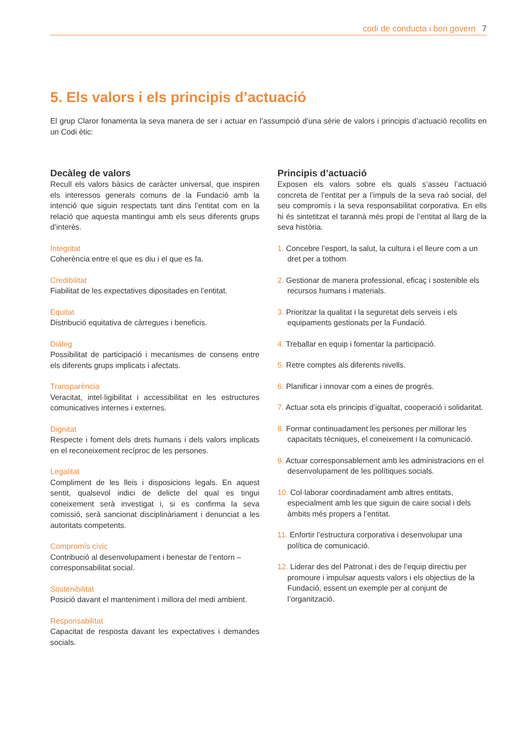codi de conducta i bon govern 7
5. Els valors i els principis d’actuació
El grup Claror fonamenta la seva manera de ser i actuar en l’assumpció d’una sèrie de valors i principis d’actuació recollits en un Codi ètic:
Decàleg de valors
Recull els valors bàsics de caràcter universal, que inspiren els interessos generals comuns de la Fundació amb la intenció que siguin respectats tant dins l’entitat com en la relació que aquesta mantingui amb els seus diferents grups d’interès.
Integritat
Coherència entre el que es diu i el que es fa.
Credibilitat
Fiabilitat de les expectatives dipositades en l’entitat.
Equitat
Distribució equitativa de càrregues i beneficis.
Diàleg
Possibilitat de participació i mecanismes de consens entre els diferents grups implicats i afectats.
Transparència
Veracitat, intel·ligibilitat i accessibilitat en les estructures comunicatives internes i externes.
Dignitat
Respecte i foment dels drets humans i dels valors implicats en el reconeixement recíproc de les persones.
Legalitat
Compliment de les lleis i disposicions legals. En aquest sentit, qualsevol indici de delicte del qual es tingui coneixement serà investigat i, si es confirma la seva comissió, serà sancionat disciplinàriament i denunciat a les autoritats competents.
Compromís cívic
Contribució al desenvolupament i benestar de l’entorn – corresponsabilitat social.
Sostenibilitat
Posició davant el manteniment i millora del medi ambient.
Responsabilitat
Capacitat de resposta davant les expectatives i demandes socials.
Principis d’actuació
Exposen els valors sobre els quals s’asseu l’actuació concreta de l’entitat per a l’impuls de la seva raó social, del seu compromís i la seva responsabilitat corporativa. En ells hi és sintetitzat el tarannà més propi de l’entitat al llarg de la seva història.
1. Concebre l’esport, la salut, la cultura i el lleure com a un dret per a tothom.
2. Gestionar de manera professional, eficaç i sostenible els recursos humans i materials.
3. Prioritzar la qualitat i la seguretat dels serveis i els equipaments gestionats per la Fundació.
4. Treballar en equip i fomentar la participació.
5. Retre comptes als diferents nivells.
6. Planificar i innovar com a eines de progrés.
7. Actuar sota els principis d’igualtat, cooperació i solidaritat.
8. Formar continuadament les persones per millorar les capacitats tècniques, el coneixement i la comunicació.
9. Actuar corresponsablement amb les administracions en el desenvolupament de les polítiques socials.
10. Col·laborar coordinadament amb altres entitats, especialment amb les que siguin de caire social i dels àmbits més propers a l’entitat.
11. Enfortir l’estructura corporativa i desenvolupar una política de comunicació.
12. Liderar des del Patronat i des de l’equip directiu per promoure i impulsar aquests valors i els objectius de la Fundació, essent un exemple per al conjunt de l’organització.